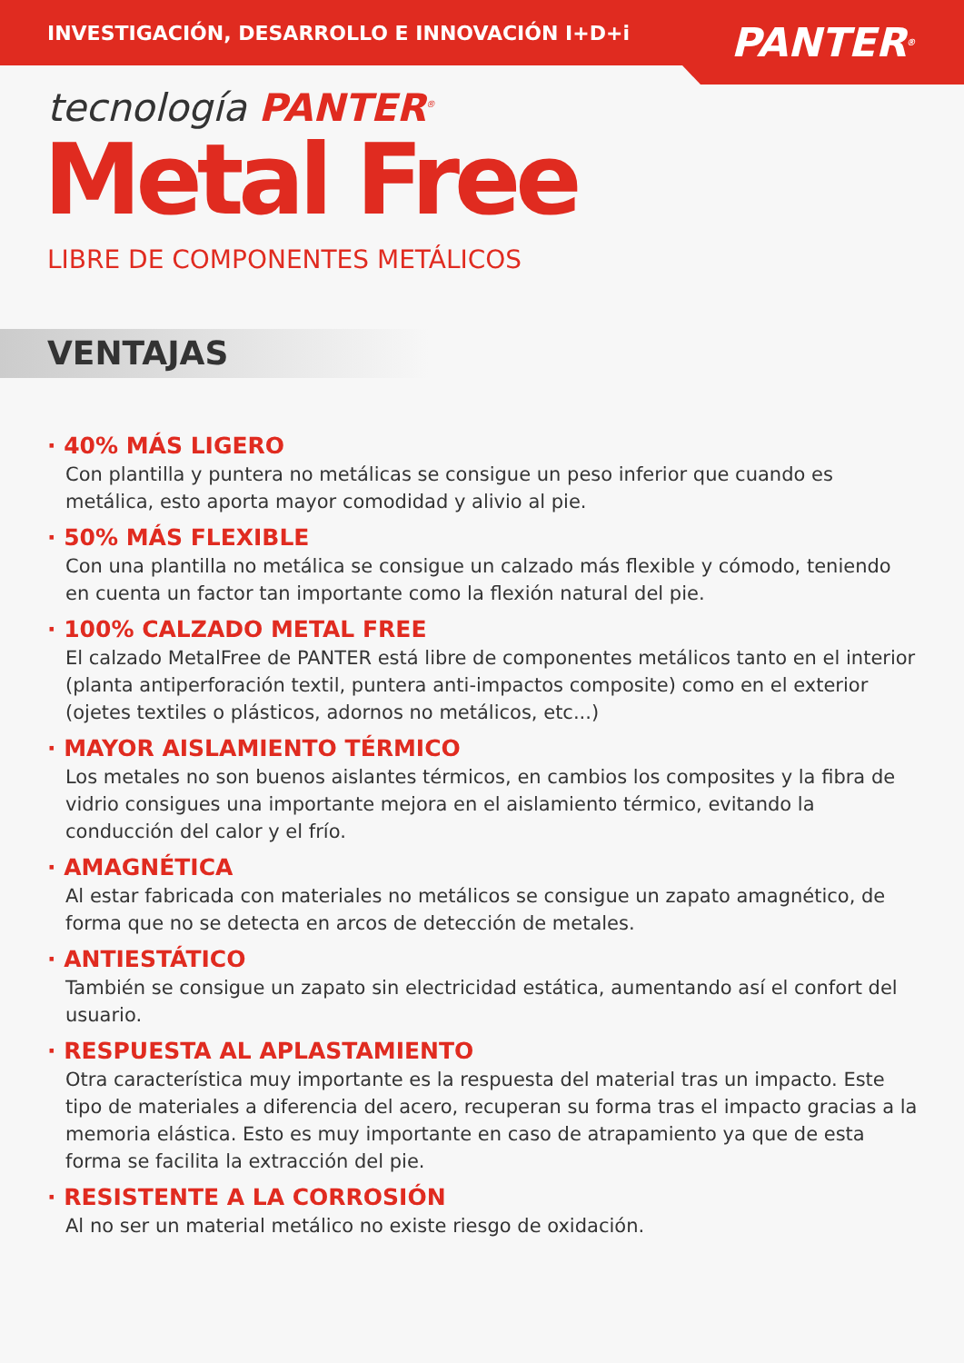INVESTIGACIÓN, DESARROLLO E INNOVACIÓN I+D+i
PANTER<sup>®</sup>
tecnología PANTER<sup>®</sup>
Metal Free
LIBRE DE COMPONENTES METÁLICOS
VENTAJAS
· 40% MÁS LIGERO
Con plantilla y puntera no metálicas se consigue un peso inferior que cuando es metálica, esto aporta mayor comodidad y alivio al pie.
· 50% MÁS FLEXIBLE
Con una plantilla no metálica se consigue un calzado más flexible y cómodo, teniendo en cuenta un factor tan importante como la flexión natural del pie.
· 100% CALZADO METAL FREE
El calzado MetalFree de PANTER está libre de componentes metálicos tanto en el interior (planta antiperforación textil, puntera anti-impactos composite) como en el exterior (ojetes textiles o plásticos, adornos no metálicos, etc...)
· MAYOR AISLAMIENTO TÉRMICO
Los metales no son buenos aislantes térmicos, en cambios los composites y la fibra de vidrio consigues una importante mejora en el aislamiento térmico, evitando la conducción del calor y el frío.
· AMAGNÉTICA
Al estar fabricada con materiales no metálicos se consigue un zapato amagnético, de forma que no se detecta en arcos de detección de metales.
· ANTIESTÁTICO
También se consigue un zapato sin electricidad estática, aumentando así el confort del usuario.
· RESPUESTA AL APLASTAMIENTO
Otra característica muy importante es la respuesta del material tras un impacto. Este tipo de materiales a diferencia del acero, recuperan su forma tras el impacto gracias a la memoria elástica. Esto es muy importante en caso de atrapamiento ya que de esta forma se facilita la extracción del pie.
· RESISTENTE A LA CORROSIÓN
Al no ser un material metálico no existe riesgo de oxidación.